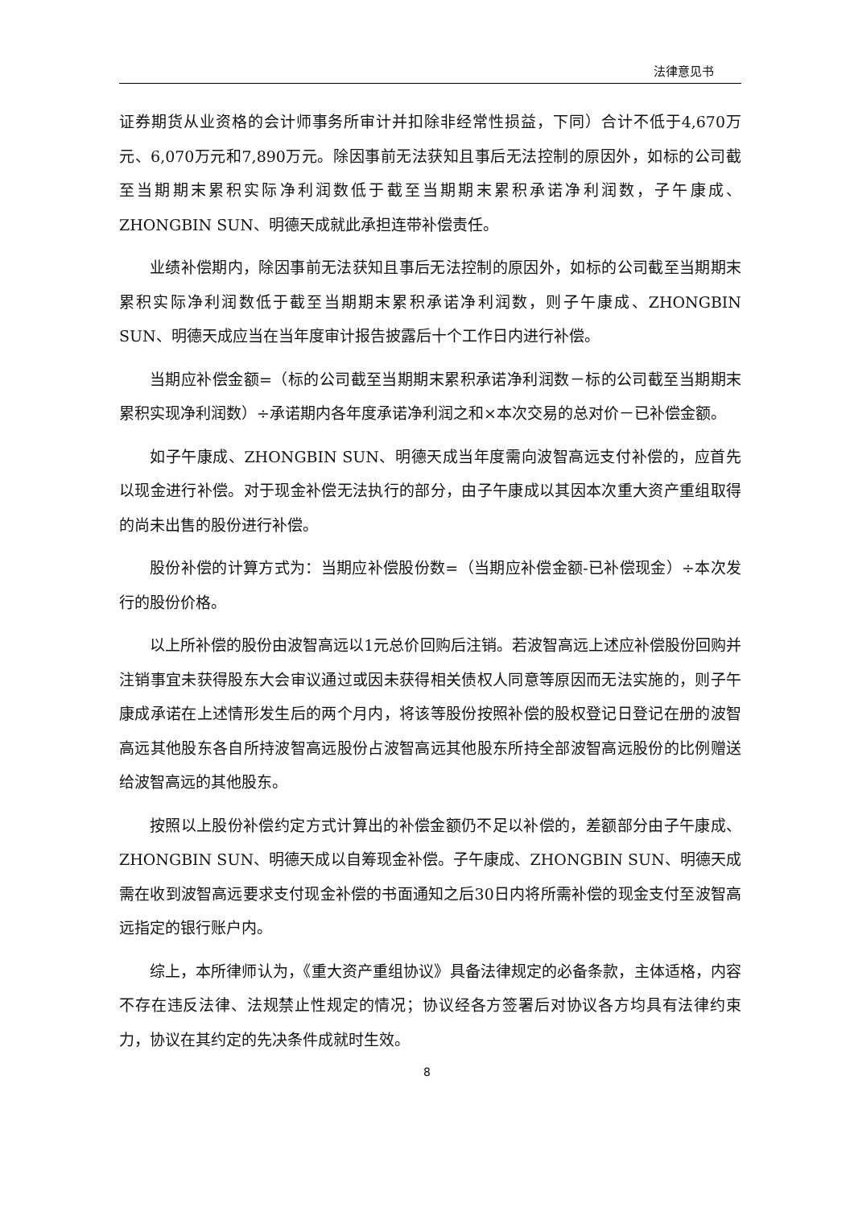法律意见书
证券期货从业资格的会计师事务所审计并扣除非经常性损益，下同）合计不低于4,670万元、6,070万元和7,890万元。除因事前无法获知且事后无法控制的原因外，如标的公司截至当期期末累积实际净利润数低于截至当期期末累积承诺净利润数，子午康成、ZHONGBIN SUN、明德天成就此承担连带补偿责任。
业绩补偿期内，除因事前无法获知且事后无法控制的原因外，如标的公司截至当期期末累积实际净利润数低于截至当期期末累积承诺净利润数，则子午康成、ZHONGBIN SUN、明德天成应当在当年度审计报告披露后十个工作日内进行补偿。
当期应补偿金额=（标的公司截至当期期末累积承诺净利润数－标的公司截至当期期末累积实现净利润数）÷承诺期内各年度承诺净利润之和×本次交易的总对价－已补偿金额。
如子午康成、ZHONGBIN SUN、明德天成当年度需向波智高远支付补偿的，应首先以现金进行补偿。对于现金补偿无法执行的部分，由子午康成以其因本次重大资产重组取得的尚未出售的股份进行补偿。
股份补偿的计算方式为：当期应补偿股份数=（当期应补偿金额-已补偿现金）÷本次发行的股份价格。
以上所补偿的股份由波智高远以1元总价回购后注销。若波智高远上述应补偿股份回购并注销事宜未获得股东大会审议通过或因未获得相关债权人同意等原因而无法实施的，则子午康成承诺在上述情形发生后的两个月内，将该等股份按照补偿的股权登记日登记在册的波智高远其他股东各自所持波智高远股份占波智高远其他股东所持全部波智高远股份的比例赠送给波智高远的其他股东。
按照以上股份补偿约定方式计算出的补偿金额仍不足以补偿的，差额部分由子午康成、ZHONGBIN SUN、明德天成以自筹现金补偿。子午康成、ZHONGBIN SUN、明德天成需在收到波智高远要求支付现金补偿的书面通知之后30日内将所需补偿的现金支付至波智高远指定的银行账户内。
综上，本所律师认为，《重大资产重组协议》具备法律规定的必备条款，主体适格，内容不存在违反法律、法规禁止性规定的情况；协议经各方签署后对协议各方均具有法律约束力，协议在其约定的先决条件成就时生效。
8